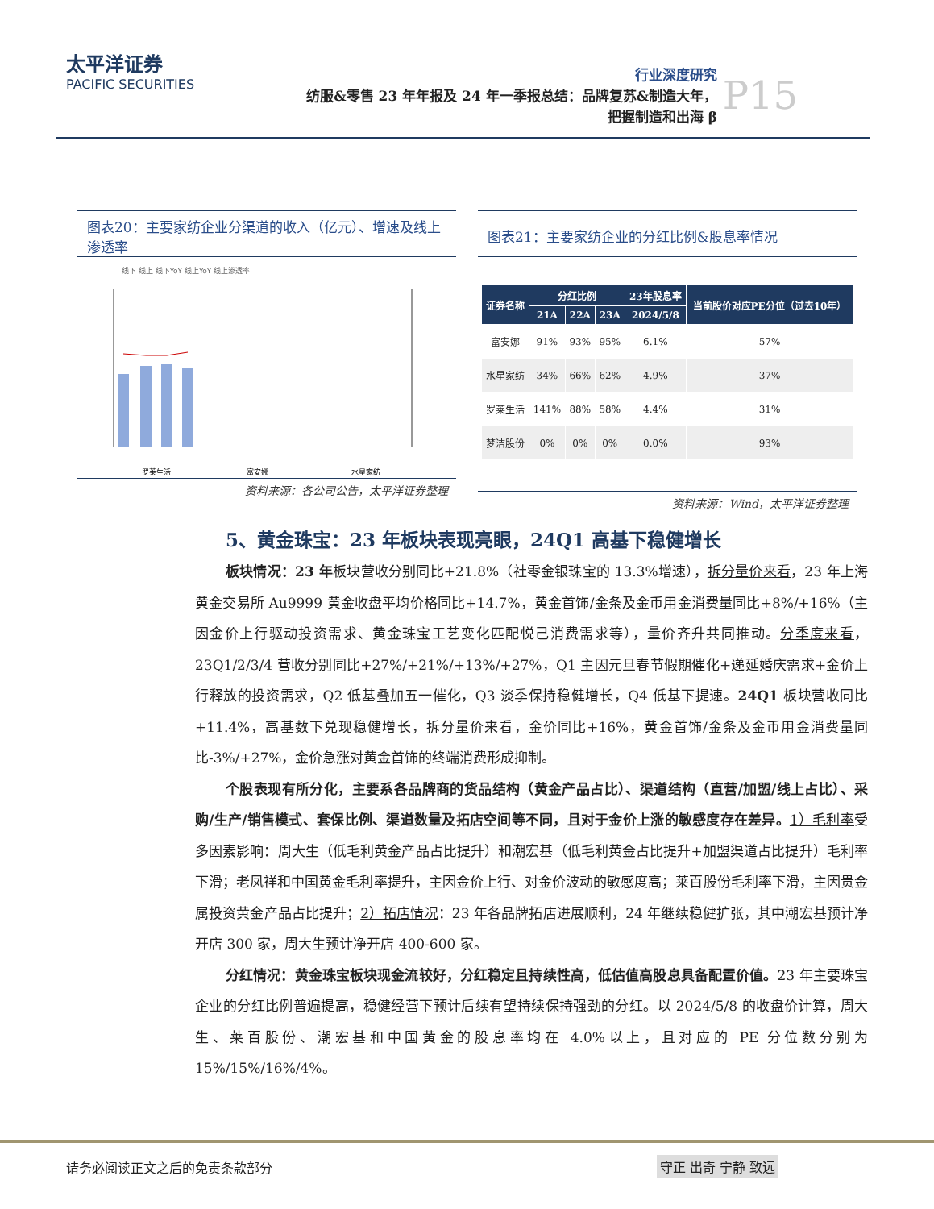太平洋证券
PACIFIC SECURITIES
行业深度研究
纺服&零售 23 年年报及 24 年一季报总结：品牌复苏&制造大年，
把握制造和出海 β
P15
图表20：主要家纺企业分渠道的收入（亿元）、增速及线上渗透率
线下 线上 线下YoY 线上YoY 线上渗透率
罗莱生活
富安娜
水星家纺
资料来源：各公司公告，太平洋证券整理
图表21：主要家纺企业的分红比例&股息率情况
| 证券名称 | 分红比例 | | | 23年股息率 | 当前股价对应PE分位（过去10年） |
| --- | --- | --- | --- | --- | --- |
| | 21A | 22A | 23A | 2024/5/8 | |
| 富安娜 | 91% | 93% | 95% | 6.1% | 57% |
| 水星家纺 | 34% | 66% | 62% | 4.9% | 37% |
| 罗莱生活 | 141% | 88% | 58% | 4.4% | 31% |
| 梦洁股份 | 0% | 0% | 0% | 0.0% | 93% |
资料来源：Wind，太平洋证券整理
5、黄金珠宝：23 年板块表现亮眼，24Q1 高基下稳健增长
板块情况：23 年板块营收分别同比+21.8%（社零金银珠宝的 13.3%增速），拆分量价来看，23 年上海黄金交易所 Au9999 黄金收盘平均价格同比+14.7%，黄金首饰/金条及金币用金消费量同比+8%/+16%（主因金价上行驱动投资需求、黄金珠宝工艺变化匹配悦己消费需求等），量价齐升共同推动。分季度来看，23Q1/2/3/4 营收分别同比+27%/+21%/+13%/+27%，Q1 主因元旦春节假期催化+递延婚庆需求+金价上行释放的投资需求，Q2 低基叠加五一催化，Q3 淡季保持稳健增长，Q4 低基下提速。24Q1 板块营收同比+11.4%，高基数下兑现稳健增长，拆分量价来看，金价同比+16%，黄金首饰/金条及金币用金消费量同比-3%/+27%，金价急涨对黄金首饰的终端消费形成抑制。
个股表现有所分化，主要系各品牌商的货品结构（黄金产品占比）、渠道结构（直营/加盟/线上占比）、采购/生产/销售模式、套保比例、渠道数量及拓店空间等不同，且对于金价上涨的敏感度存在差异。1）毛利率受多因素影响：周大生（低毛利黄金产品占比提升）和潮宏基（低毛利黄金占比提升+加盟渠道占比提升）毛利率下滑；老凤祥和中国黄金毛利率提升，主因金价上行、对金价波动的敏感度高；莱百股份毛利率下滑，主因贵金属投资黄金产品占比提升；2）拓店情况：23 年各品牌拓店进展顺利，24 年继续稳健扩张，其中潮宏基预计净开店 300 家，周大生预计净开店 400-600 家。
分红情况：黄金珠宝板块现金流较好，分红稳定且持续性高，低估值高股息具备配置价值。23 年主要珠宝企业的分红比例普遍提高，稳健经营下预计后续有望持续保持强劲的分红。以 2024/5/8 的收盘价计算，周大生、莱百股份、潮宏基和中国黄金的股息率均在 4.0%以上，且对应的 PE 分位数分别为 15%/15%/16%/4%。
请务必阅读正文之后的免责条款部分 守正 出奇 宁静 致远